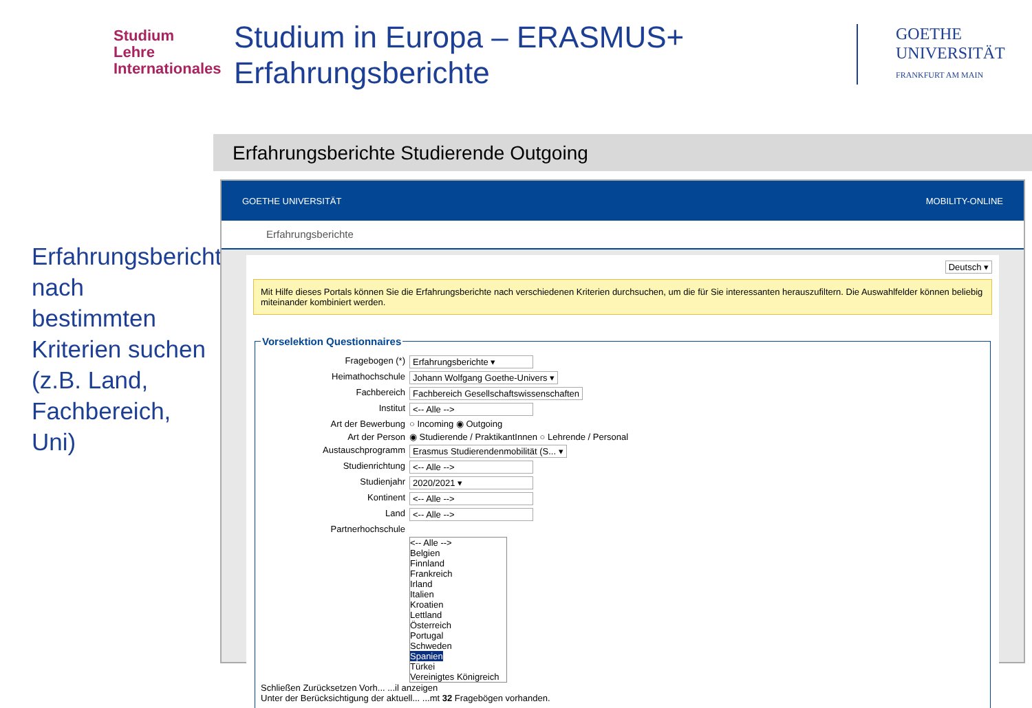Studium
Lehre
Internationales
Studium in Europa – ERASMUS+
Erfahrungsberichte
GOETHE
UNIVERSITÄT
FRANKFURT AM MAIN
Erfahrungsberichte nach bestimmten Kriterien suchen (z.B. Land, Fachbereich, Uni)
Erfahrungsberichte Studierende Outgoing
GOETHE UNIVERSITÄT MOBILITY-ONLINE
Erfahrungsberichte
Deutsch ▾
Mit Hilfe dieses Portals können Sie die Erfahrungsberichte nach verschiedenen Kriterien durchsuchen, um die für Sie interessanten herauszufiltern. Die Auswahlfelder können beliebig miteinander kombiniert werden.
Vorselektion Questionnaires
Fragebogen (*) Erfahrungsberichte ▾
Heimathochschule Johann Wolfgang Goethe-Univers ▾
Fachbereich Fachbereich Gesellschaftswissenschaften
Institut <-- Alle -->
Art der Bewerbung ○ Incoming ◉ Outgoing
Art der Person ◉ Studierende / PraktikantInnen ○ Lehrende / Personal
Austauschprogramm Erasmus Studierendenmobilität (S... ▾
Studienrichtung <-- Alle -->
Studienjahr 2020/2021 ▾
Kontinent <-- Alle -->
Land <-- Alle -->
Partnerhochschule
<-- Alle -->
Belgien
Finnland
Frankreich
Irland
Italien
Kroatien
Lettland
Österreich
Portugal
Schweden
Spanien
Türkei
Vereinigtes Königreich
Schließen Zurücksetzen Vorh... ...il anzeigen
Unter der Berücksichtigung der aktuell... ...mt 32 Fragebögen vorhanden.